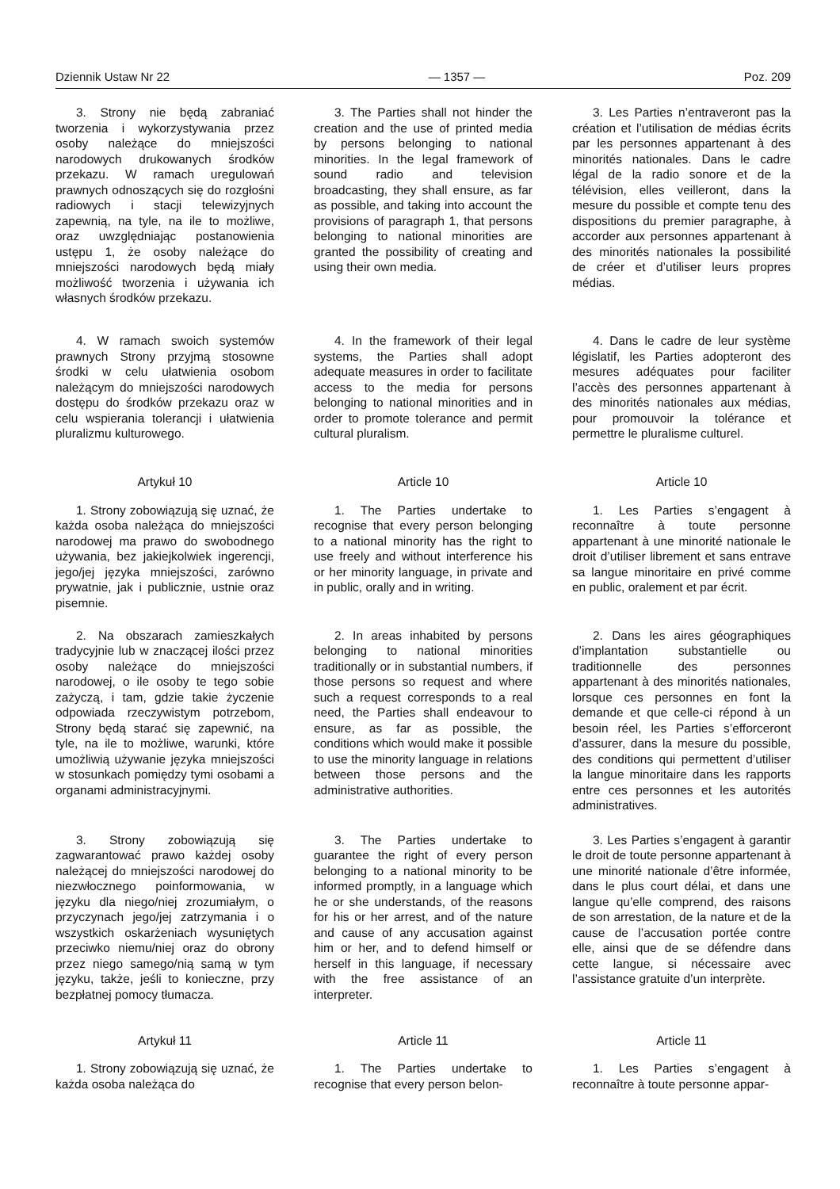Dziennik Ustaw Nr 22 — 1357 — Poz. 209
3. Strony nie będą zabraniać tworzenia i wykorzystywania przez osoby należące do mniejszości narodowych drukowanych środków przekazu. W ramach uregulowań prawnych odnoszących się do rozgłośni radiowych i stacji telewizyjnych zapewnią, na tyle, na ile to możliwe, oraz uwzględniając postanowienia ustępu 1, że osoby należące do mniejszości narodowych będą miały możliwość tworzenia i używania ich własnych środków przekazu.
4. W ramach swoich systemów prawnych Strony przyjmą stosowne środki w celu ułatwienia osobom należącym do mniejszości narodowych dostępu do środków przekazu oraz w celu wspierania tolerancji i ułatwienia pluralizmu kulturowego.
Artykuł 10
1. Strony zobowiązują się uznać, że każda osoba należąca do mniejszości narodowej ma prawo do swobodnego używania, bez jakiejkolwiek ingerencji, jego/jej języka mniejszości, zarówno prywatnie, jak i publicznie, ustnie oraz pisemnie.
2. Na obszarach zamieszkałych tradycyjnie lub w znaczącej ilości przez osoby należące do mniejszości narodowej, o ile osoby te tego sobie zażyczą, i tam, gdzie takie życzenie odpowiada rzeczywistym potrzebom, Strony będą starać się zapewnić, na tyle, na ile to możliwe, warunki, które umożliwią używanie języka mniejszości w stosunkach pomiędzy tymi osobami a organami administracyjnymi.
3. Strony zobowiązują się zagwarantować prawo każdej osoby należącej do mniejszości narodowej do niezwłocznego poinformowania, w języku dla niego/niej zrozumiałym, o przyczynach jego/jej zatrzymania i o wszystkich oskarżeniach wysuniętych przeciwko niemu/niej oraz do obrony przez niego samego/nią samą w tym języku, także, jeśli to konieczne, przy bezpłatnej pomocy tłumacza.
Artykuł 11
1. Strony zobowiązują się uznać, że każda osoba należąca do
3. The Parties shall not hinder the creation and the use of printed media by persons belonging to national minorities. In the legal framework of sound radio and television broadcasting, they shall ensure, as far as possible, and taking into account the provisions of paragraph 1, that persons belonging to national minorities are granted the possibility of creating and using their own media.
4. In the framework of their legal systems, the Parties shall adopt adequate measures in order to facilitate access to the media for persons belonging to national minorities and in order to promote tolerance and permit cultural pluralism.
Article 10
1. The Parties undertake to recognise that every person belonging to a national minority has the right to use freely and without interference his or her minority language, in private and in public, orally and in writing.
2. In areas inhabited by persons belonging to national minorities traditionally or in substantial numbers, if those persons so request and where such a request corresponds to a real need, the Parties shall endeavour to ensure, as far as possible, the conditions which would make it possible to use the minority language in relations between those persons and the administrative authorities.
3. The Parties undertake to guarantee the right of every person belonging to a national minority to be informed promptly, in a language which he or she understands, of the reasons for his or her arrest, and of the nature and cause of any accusation against him or her, and to defend himself or herself in this language, if necessary with the free assistance of an interpreter.
Article 11
1. The Parties undertake to recognise that every person belon-
3. Les Parties n’entraveront pas la création et l’utilisation de médias écrits par les personnes appartenant à des minorités nationales. Dans le cadre légal de la radio sonore et de la télévision, elles veilleront, dans la mesure du possible et compte tenu des dispositions du premier paragraphe, à accorder aux personnes appartenant à des minorités nationales la possibilité de créer et d’utiliser leurs propres médias.
4. Dans le cadre de leur système législatif, les Parties adopteront des mesures adéquates pour faciliter l’accès des personnes appartenant à des minorités nationales aux médias, pour promouvoir la tolérance et permettre le pluralisme culturel.
Article 10
1. Les Parties s’engagent à reconnaître à toute personne appartenant à une minorité nationale le droit d’utiliser librement et sans entrave sa langue minoritaire en privé comme en public, oralement et par écrit.
2. Dans les aires géographiques d’implantation substantielle ou traditionnelle des personnes appartenant à des minorités nationales, lorsque ces personnes en font la demande et que celle-ci répond à un besoin réel, les Parties s’efforceront d’assurer, dans la mesure du possible, des conditions qui permettent d’utiliser la langue minoritaire dans les rapports entre ces personnes et les autorités administratives.
3. Les Parties s’engagent à garantir le droit de toute personne appartenant à une minorité nationale d’être informée, dans le plus court délai, et dans une langue qu’elle comprend, des raisons de son arrestation, de la nature et de la cause de l’accusation portée contre elle, ainsi que de se défendre dans cette langue, si nécessaire avec l’assistance gratuite d’un interprète.
Article 11
1. Les Parties s’engagent à reconnaître à toute personne appar-